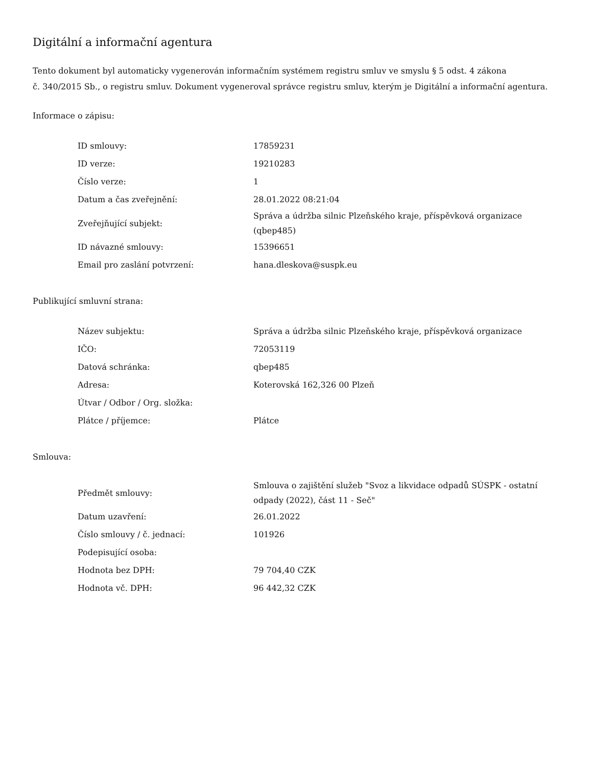Digitální a informační agentura
Tento dokument byl automaticky vygenerován informačním systémem registru smluv ve smyslu § 5 odst. 4 zákona
č. 340/2015 Sb., o registru smluv. Dokument vygeneroval správce registru smluv, kterým je Digitální a informační agentura.
Informace o zápisu:
| ID smlouvy: | 17859231 |
| ID verze: | 19210283 |
| Číslo verze: | 1 |
| Datum a čas zveřejnění: | 28.01.2022 08:21:04 |
| Zveřejňující subjekt: | Správa a údržba silnic Plzeňského kraje, příspěvková organizace (qbep485) |
| ID návazné smlouvy: | 15396651 |
| Email pro zaslání potvrzení: | hana.dleskova@suspk.eu |
Publikující smluvní strana:
| Název subjektu: | Správa a údržba silnic Plzeňského kraje, příspěvková organizace |
| IČO: | 72053119 |
| Datová schránka: | qbep485 |
| Adresa: | Koterovská 162,326 00 Plzeň |
| Útvar / Odbor / Org. složka: | |
| Plátce / příjemce: | Plátce |
Smlouva:
| Předmět smlouvy: | Smlouva o zajištění služeb "Svoz a likvidace odpadů SÚSPK - ostatní odpady (2022), část 11 - Seč" |
| Datum uzavření: | 26.01.2022 |
| Číslo smlouvy / č. jednací: | 101926 |
| Podepisující osoba: | |
| Hodnota bez DPH: | 79 704,40 CZK |
| Hodnota vč. DPH: | 96 442,32 CZK |